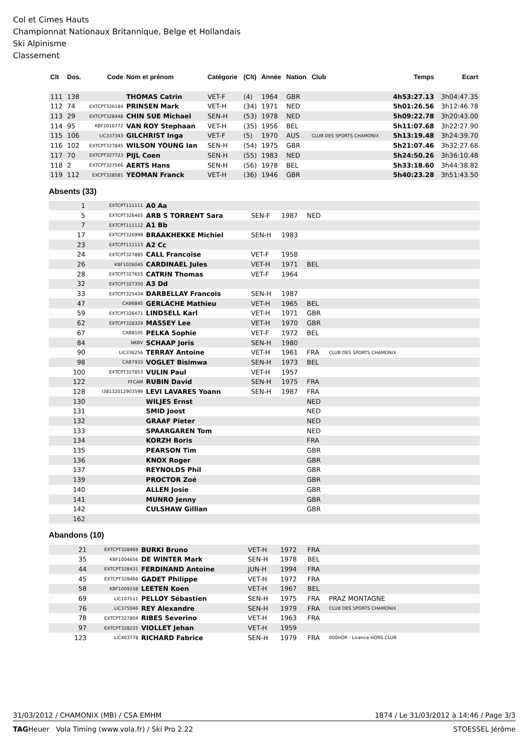Col et Cimes Hauts
Championnat Nationaux Britannique, Belge et Hollandais
Ski Alpinisme
Classement
| Clt | Dos. | Code | Nom et prénom | Catégorie | (Clt) | Année | Nation | Club | Temps | Ecart |
| --- | --- | --- | --- | --- | --- | --- | --- | --- | --- | --- |
| 111 | 138 | | THOMAS Catrin | VET-F | (4) | 1964 | GBR | | 4h53:27.13 | 3h04:47.35 |
| 112 | 74 | EXTCPT326184 | PRINSEN Mark | VET-H | (34) | 1971 | NED | | 5h01:26.56 | 3h12:46.78 |
| 113 | 29 | EXTCPT328448 | CHIN SUE Michael | SEN-H | (53) | 1978 | NED | | 5h09:22.78 | 3h20:43.00 |
| 114 | 95 | KBF1016772 | VAN ROY Stephaan | VET-H | (35) | 1956 | BEL | | 5h11:07.68 | 3h22:27.90 |
| 115 | 106 | LIC337343 | GILCHRIST Inga | VET-F | (5) | 1970 | AUS | CLUB DES SPORTS CHAMONIX | 5h13:19.48 | 3h24:39.70 |
| 116 | 102 | EXTCPT327845 | WILSON YOUNG Ian | SEN-H | (54) | 1975 | GBR | | 5h21:07.46 | 3h32:27.68 |
| 117 | 70 | EXTCPT327723 | PIJL Coen | SEN-H | (55) | 1983 | NED | | 5h24:50.26 | 3h36:10.48 |
| 118 | 2 | EXTCPT327566 | AERTS Hans | SEN-H | (56) | 1978 | BEL | | 5h33:18.60 | 3h44:38.82 |
| 119 | 112 | EXCPT328581 | YEOMAN Franck | VET-H | (36) | 1946 | GBR | | 5h40:23.28 | 3h51:43.50 |
Absents (33)
| | 1 | EXTCPT111111 | A0 Aa | | | | |
| | 5 | EXTCPT326465 | ARB S TORRENT Sara | SEN-F | 1987 | NED | |
| | 7 | EXTCPT111112 | A1 Bb | | | | |
| | 17 | EXTCPT326999 | BRAAKHEKKE Michiel | SEN-H | 1983 | | |
| | 23 | EXTCPT111113 | A2 Cc | | | | |
| | 24 | EXTCPT327885 | CALL Francoise | VET-F | 1958 | | |
| | 26 | KBF1026045 | CARDINAEL Jules | VET-H | 1971 | BEL | |
| | 28 | EXTCPT327655 | CATRIN Thomas | VET-F | 1964 | | |
| | 32 | EXTCPT327350 | A3 Dd | | | | |
| | 33 | EXTCPT325434 | DARBELLAY Francois | SEN-H | 1987 | | |
| | 47 | CAB6845 | GERLACHE Mathieu | VET-H | 1965 | BEL | |
| | 59 | EXTCPT326471 | LINDSELL Karl | VET-H | 1971 | GBR | |
| | 62 | EXTCPT328329 | MASSEY Lee | VET-H | 1970 | GBR | |
| | 67 | CAB8105 | PELKA Sophie | VET-F | 1972 | BEL | |
| | 84 | NKBV | SCHAAP Joris | SEN-H | 1980 | | |
| | 90 | LIC336256 | TERRAY Antoine | VET-H | 1961 | FRA | CLUB DES SPORTS CHAMONIX |
| | 98 | CAB7933 | VOGLET Bisimwa | SEN-H | 1973 | BEL | |
| | 100 | EXTCPT327853 | VULIN Paul | VET-H | 1957 | | |
| | 122 | FFCAM | RUBIN David | SEN-H | 1975 | FRA | |
| | 128 | I38132012903599 | LEVI LAVARES Yoann | SEN-H | 1987 | FRA | |
| | 130 | | WILJES Ernst | | | NED | |
| | 131 | | SMID Joost | | | NED | |
| | 132 | | GRAAF Pieter | | | NED | |
| | 133 | | SPAARGAREN Tom | | | NED | |
| | 134 | | KORZH Boris | | | FRA | |
| | 135 | | PEARSON Tim | | | GBR | |
| | 136 | | KNOX Roger | | | GBR | |
| | 137 | | REYNOLDS Phil | | | GBR | |
| | 139 | | PROCTOR Zoé | | | GBR | |
| | 140 | | ALLEN Josie | | | GBR | |
| | 141 | | MUNRO Jenny | | | GBR | |
| | 142 | | CULSHAW Gillian | | | GBR | |
| | 162 | | | | | | |
Abandons (10)
| | 21 | EXTCPT328469 | BURKI Bruno | VET-H | 1972 | FRA | |
| | 35 | KBF1004656 | DE WINTER Mark | SEN-H | 1978 | BEL | |
| | 44 | EXTCPT328431 | FERDINAND Antoine | JUN-H | 1994 | FRA | |
| | 45 | EXTCPT328466 | GADET Philippe | VET-H | 1972 | FRA | |
| | 58 | KBF1009158 | LEETEN Koen | VET-H | 1967 | BEL | |
| | 69 | LIC107511 | PELLOY Sébastien | SEN-H | 1975 | FRA | PRAZ MONTAGNE |
| | 76 | LIC375046 | REY Alexandre | SEN-H | 1979 | FRA | CLUB DES SPORTS CHAMONIX |
| | 78 | EXTCPT327804 | RIBES Severino | VET-H | 1963 | FRA | |
| | 97 | EXTCPT328225 | VIOLLET Jehan | VET-H | 1959 | | |
| | 123 | LIC403778 | RICHARD Fabrice | SEN-H | 1979 | FRA | 000HOR - Licence HORS CLUB |
31/03/2012 / CHAMONIX (MB) / CSA EMHM 1874 / Le 31/03/2012 à 14:46 / Page 3/3
TAGHeuer Vola Timing (www.vola.fr) / Ski Pro 2.22 STOESSEL Jérôme